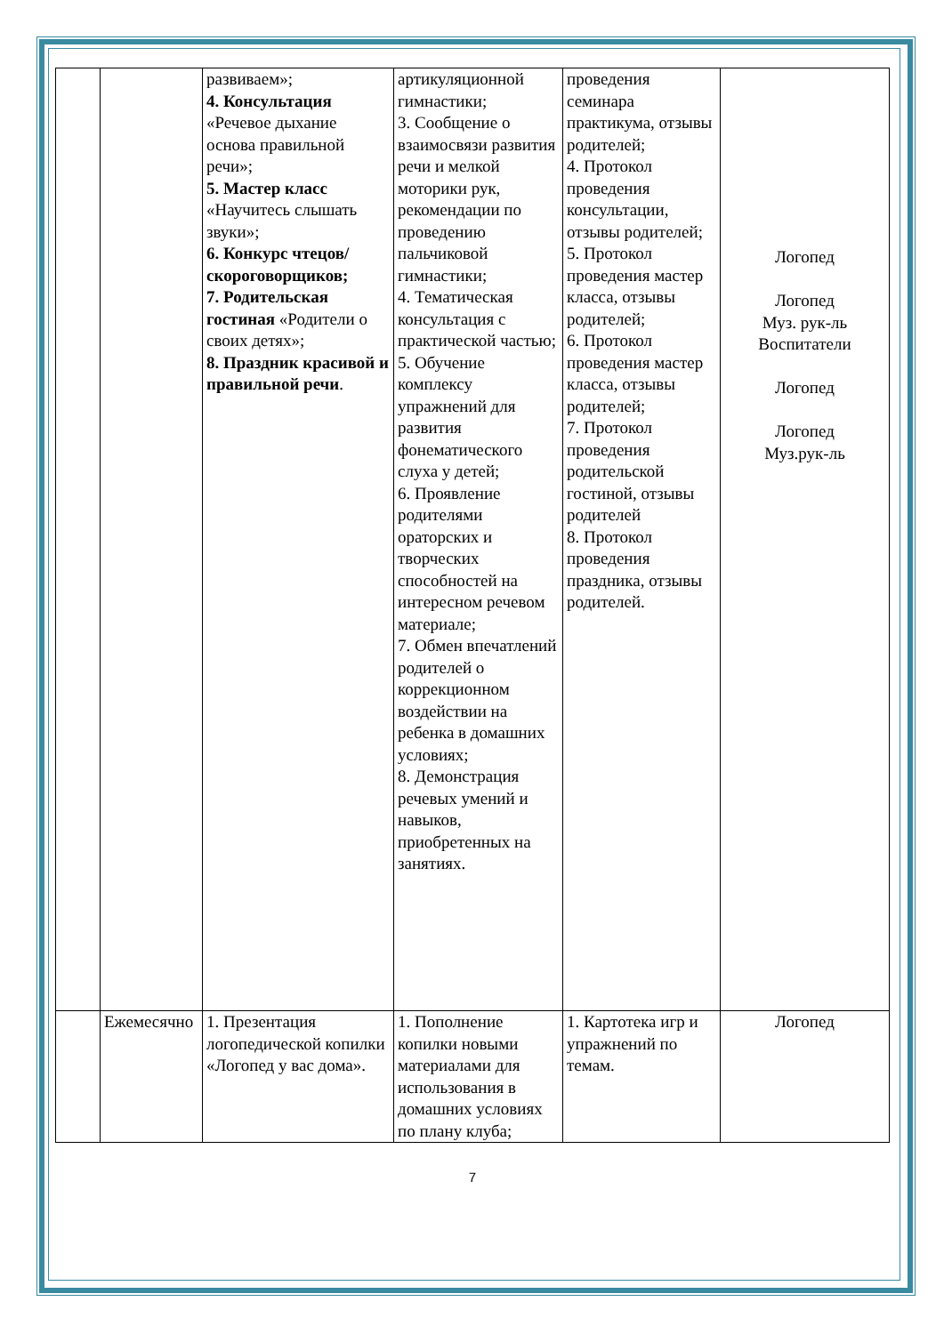| | | развиваем»; 4. Консультация «Речевое дыхание основа правильной речи»; 5. Мастер класс «Научитесь слышать звуки»; 6. Конкурс чтецов/скороговорщиков; 7. Родительская гостиная «Родители о своих детях»; 8. Праздник красивой и правильной речи . | артикуляционной гимнастики; 3. Сообщение о взаимосвязи развития речи и мелкой моторики рук, рекомендации по проведению пальчиковой гимнастики; 4. Тематическая консультация с практической частью; 5. Обучение комплексу упражнений для развития фонематического слуха у детей; 6. Проявление родителями ораторских и творческих способностей на интересном речевом материале; 7. Обмен впечатлений родителей о коррекционном воздействии на ребенка в домашних условиях; 8. Демонстрация речевых умений и навыков, приобретенных на занятиях. | проведения семинара практикума, отзывы родителей; 4. Протокол проведения консультации, отзывы родителей; 5. Протокол проведения мастер класса, отзывы родителей; 6. Протокол проведения мастер класса, отзывы родителей; 7. Протокол проведения родительской гостиной, отзывы родителей 8. Протокол проведения праздника, отзывы родителей. | Логопед Логопед Муз. рук-ль Воспитатели Логопед Логопед Муз.рук-ль |
| | Ежемесячно | 1. Презентация логопедической копилки «Логопед у вас дома». | 1. Пополнение копилки новыми материалами для использования в домашних условиях по плану клуба; | 1. Картотека игр и упражнений по темам. | Логопед |
7